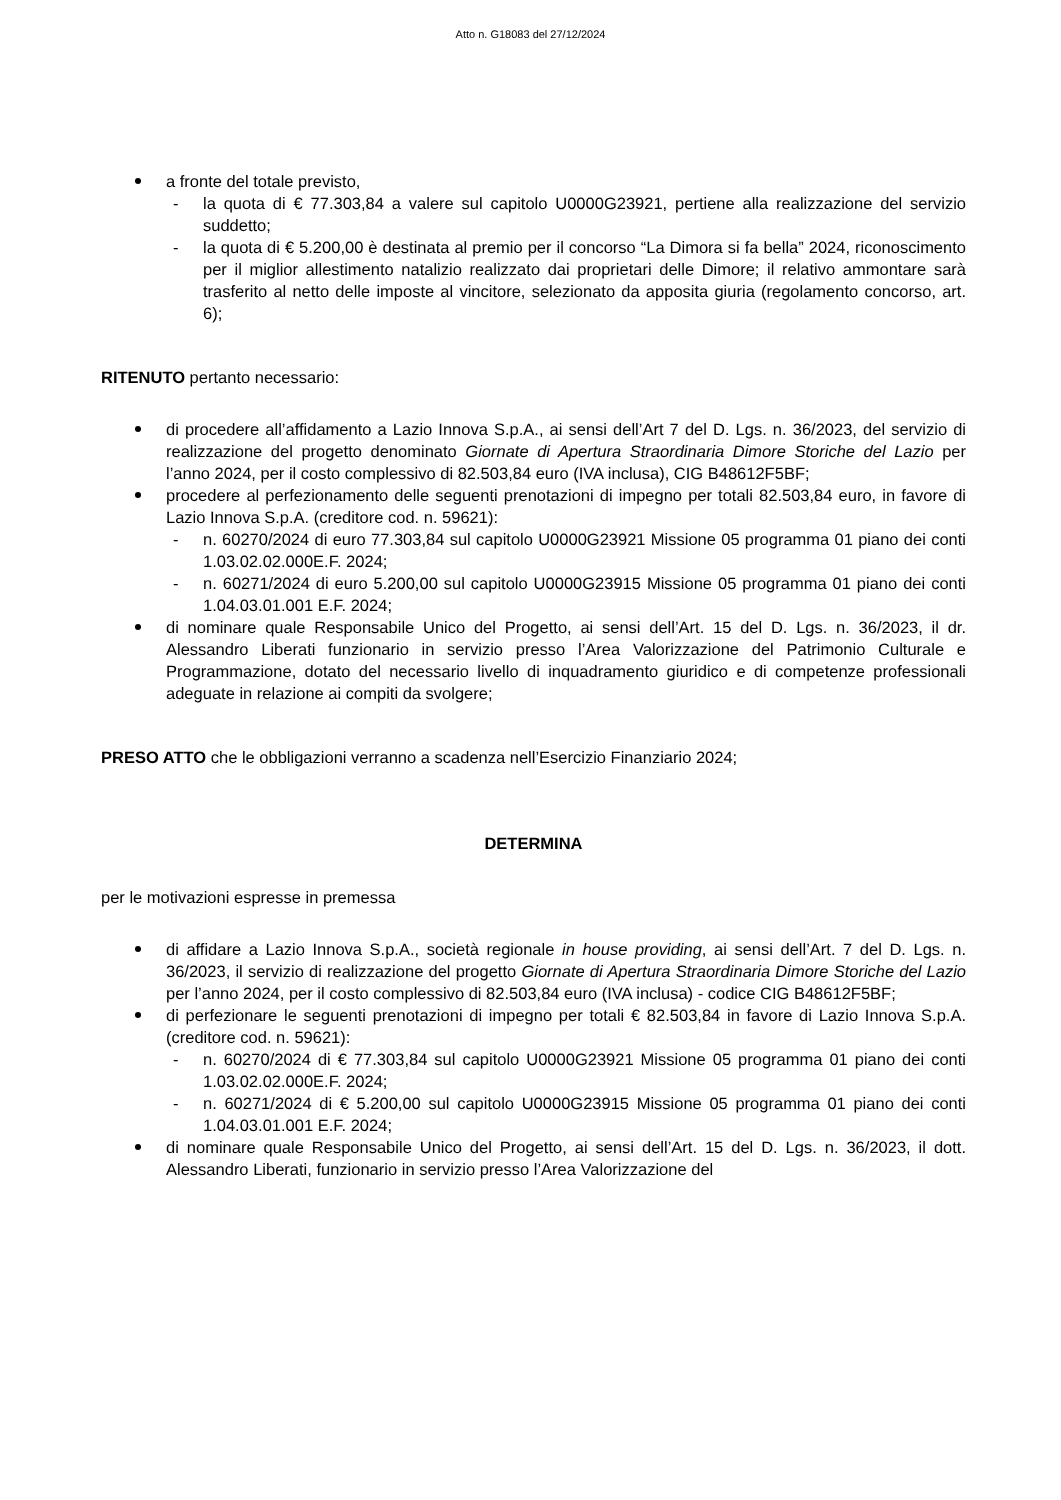Atto n. G18083 del 27/12/2024
a fronte del totale previsto,
- la quota di € 77.303,84 a valere sul capitolo U0000G23921, pertiene alla realizzazione del servizio suddetto;
- la quota di € 5.200,00 è destinata al premio per il concorso “La Dimora si fa bella” 2024, riconoscimento per il miglior allestimento natalizio realizzato dai proprietari delle Dimore; il relativo ammontare sarà trasferito al netto delle imposte al vincitore, selezionato da apposita giuria (regolamento concorso, art. 6);
RITENUTO pertanto necessario:
di procedere all’affidamento a Lazio Innova S.p.A., ai sensi dell’Art 7 del D. Lgs. n. 36/2023, del servizio di realizzazione del progetto denominato Giornate di Apertura Straordinaria Dimore Storiche del Lazio per l’anno 2024, per il costo complessivo di 82.503,84 euro (IVA inclusa), CIG B48612F5BF;
procedere al perfezionamento delle seguenti prenotazioni di impegno per totali 82.503,84 euro, in favore di Lazio Innova S.p.A. (creditore cod. n. 59621):
- n. 60270/2024 di euro 77.303,84 sul capitolo U0000G23921 Missione 05 programma 01 piano dei conti 1.03.02.02.000E.F. 2024;
- n. 60271/2024 di euro 5.200,00 sul capitolo U0000G23915 Missione 05 programma 01 piano dei conti 1.04.03.01.001 E.F. 2024;
di nominare quale Responsabile Unico del Progetto, ai sensi dell’Art. 15 del D. Lgs. n. 36/2023, il dr. Alessandro Liberati funzionario in servizio presso l’Area Valorizzazione del Patrimonio Culturale e Programmazione, dotato del necessario livello di inquadramento giuridico e di competenze professionali adeguate in relazione ai compiti da svolgere;
PRESO ATTO che le obbligazioni verranno a scadenza nell’Esercizio Finanziario 2024;
DETERMINA
per le motivazioni espresse in premessa
di affidare a Lazio Innova S.p.A., società regionale in house providing, ai sensi dell’Art. 7 del D. Lgs. n. 36/2023, il servizio di realizzazione del progetto Giornate di Apertura Straordinaria Dimore Storiche del Lazio per l’anno 2024, per il costo complessivo di 82.503,84 euro (IVA inclusa) - codice CIG B48612F5BF;
di perfezionare le seguenti prenotazioni di impegno per totali € 82.503,84 in favore di Lazio Innova S.p.A. (creditore cod. n. 59621):
- n. 60270/2024 di € 77.303,84 sul capitolo U0000G23921 Missione 05 programma 01 piano dei conti 1.03.02.02.000E.F. 2024;
- n. 60271/2024 di € 5.200,00 sul capitolo U0000G23915 Missione 05 programma 01 piano dei conti 1.04.03.01.001 E.F. 2024;
di nominare quale Responsabile Unico del Progetto, ai sensi dell’Art. 15 del D. Lgs. n. 36/2023, il dott. Alessandro Liberati, funzionario in servizio presso l’Area Valorizzazione del